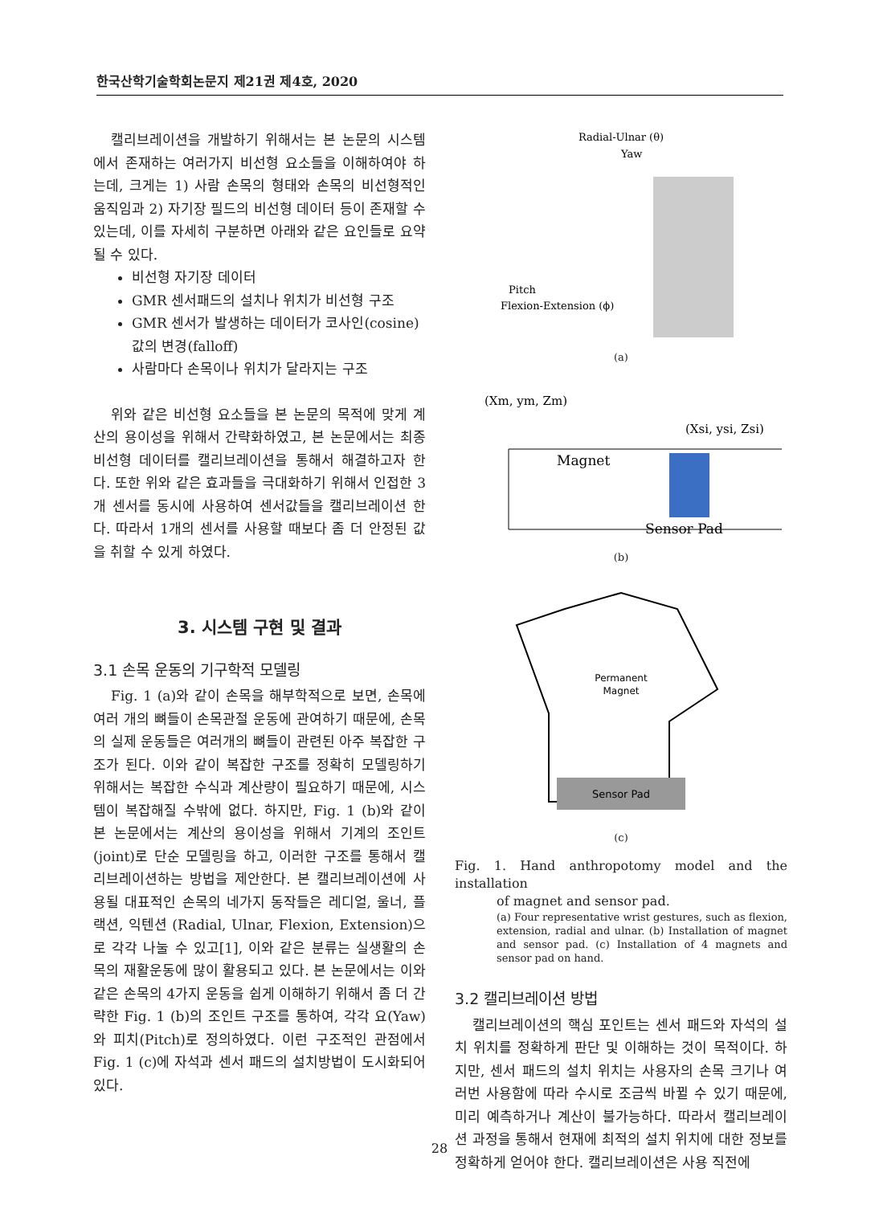한국산학기술학회논문지 제21권 제4호, 2020
캘리브레이션을 개발하기 위해서는 본 논문의 시스템에서 존재하는 여러가지 비선형 요소들을 이해하여야 하는데, 크게는 1) 사람 손목의 형태와 손목의 비선형적인 움직임과 2) 자기장 필드의 비선형 데이터 등이 존재할 수 있는데, 이를 자세히 구분하면 아래와 같은 요인들로 요약될 수 있다.
비선형 자기장 데이터
GMR 센서패드의 설치나 위치가 비선형 구조
GMR 센서가 발생하는 데이터가 코사인(cosine) 값의 변경(falloff)
사람마다 손목이나 위치가 달라지는 구조
위와 같은 비선형 요소들을 본 논문의 목적에 맞게 계산의 용이성을 위해서 간략화하였고, 본 논문에서는 최종 비선형 데이터를 캘리브레이션을 통해서 해결하고자 한다. 또한 위와 같은 효과들을 극대화하기 위해서 인접한 3개 센서를 동시에 사용하여 센서값들을 캘리브레이션 한다. 따라서 1개의 센서를 사용할 때보다 좀 더 안정된 값을 취할 수 있게 하였다.
3. 시스템 구현 및 결과
3.1 손목 운동의 기구학적 모델링
Fig. 1 (a)와 같이 손목을 해부학적으로 보면, 손목에 여러 개의 뼈들이 손목관절 운동에 관여하기 때문에, 손목의 실제 운동들은 여러개의 뼈들이 관련된 아주 복잡한 구조가 된다. 이와 같이 복잡한 구조를 정확히 모델링하기 위해서는 복잡한 수식과 계산량이 필요하기 때문에, 시스템이 복잡해질 수밖에 없다. 하지만, Fig. 1 (b)와 같이 본 논문에서는 계산의 용이성을 위해서 기계의 조인트(joint)로 단순 모델링을 하고, 이러한 구조를 통해서 캘리브레이션하는 방법을 제안한다. 본 캘리브레이션에 사용될 대표적인 손목의 네가지 동작들은 레디얼, 울너, 플랙션, 익텐션 (Radial, Ulnar, Flexion, Extension)으로 각각 나눌 수 있고[1], 이와 같은 분류는 실생활의 손목의 재활운동에 많이 활용되고 있다. 본 논문에서는 이와 같은 손목의 4가지 운동을 쉽게 이해하기 위해서 좀 더 간략한 Fig. 1 (b)의 조인트 구조를 통하여, 각각 요(Yaw)와 피치(Pitch)로 정의하였다. 이런 구조적인 관점에서 Fig. 1 (c)에 자석과 센서 패드의 설치방법이 도시화되어 있다.
Radial-Ulnar (θ)
Yaw
Pitch
Flexion-Extension (ϕ)
(a)
(Xm, ym, Zm)
(Xsi, ysi, Zsi)
Magnet
Sensor Pad
(b)
Permanent
Magnet
Sensor Pad
(c)
Fig. 1. Hand anthropotomy model and the installation
of magnet and sensor pad.
(a) Four representative wrist gestures, such as flexion, extension, radial and ulnar. (b) Installation of magnet and sensor pad. (c) Installation of 4 magnets and sensor pad on hand.
3.2 캘리브레이션 방법
캘리브레이션의 핵심 포인트는 센서 패드와 자석의 설치 위치를 정확하게 판단 및 이해하는 것이 목적이다. 하지만, 센서 패드의 설치 위치는 사용자의 손목 크기나 여러번 사용함에 따라 수시로 조금씩 바뀔 수 있기 때문에, 미리 예측하거나 계산이 불가능하다. 따라서 캘리브레이션 과정을 통해서 현재에 최적의 설치 위치에 대한 정보를 정확하게 얻어야 한다. 캘리브레이션은 사용 직전에
28